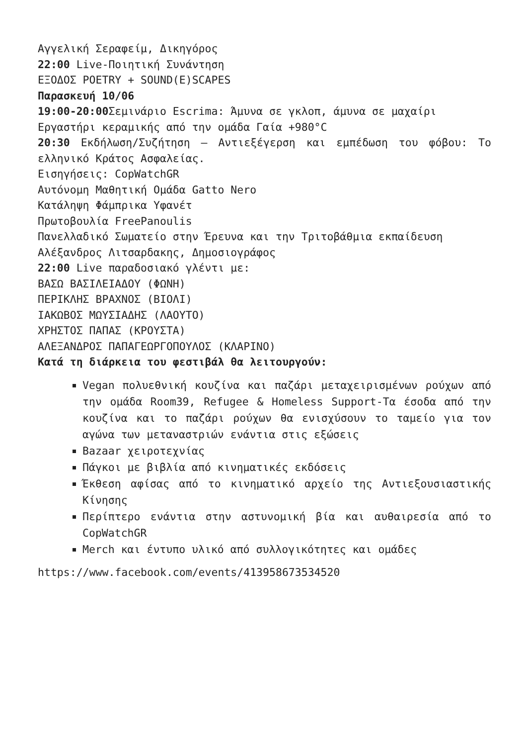Αγγελική Σεραφείμ, Δικηγόρος
22:00 Live-Ποιητική Συνάντηση
ΕΞΟΔΟΣ POETRY + SOUND(E)SCAPES
Παρασκευή 10/06
19:00-20:00 Σεμινάριο Escrima: Άμυνα σε γκλοπ, άμυνα σε μαχαίρι
Εργαστήρι κεραμικής από την ομάδα Γαία +980°C
20:30 Εκδήλωση/Συζήτηση – Αντιεξέγερση και εμπέδωση του φόβου: Το ελληνικό Κράτος Ασφαλείας.
Εισηγήσεις: CopWatchGR
Αυτόνομη Μαθητική Ομάδα Gatto Nero
Κατάληψη Φάμπρικα Υφανέτ
Πρωτοβουλία FreePanoulis
Πανελλαδικό Σωματείο στην Έρευνα και την Τριτοβάθμια εκπαίδευση
Αλέξανδρος Λιτσαρδακης, Δημοσιογράφος
22:00 Live παραδοσιακό γλέντι με:
ΒΑΣΩ ΒΑΣΙΛΕΙΑΔΟΥ (ΦΩΝΗ)
ΠΕΡΙΚΛΗΣ ΒΡΑΧΝΟΣ (ΒΙΟΛΙ)
ΙΑΚΩΒΟΣ ΜΩΥΣΙΑΔΗΣ (ΛΑΟΥΤΟ)
ΧΡΗΣΤΟΣ ΠΑΠΑΣ (ΚΡΟΥΣΤΑ)
ΑΛΕΞΑΝΔΡΟΣ ΠΑΠΑΓΕΩΡΓΟΠΟΥΛΟΣ (ΚΛΑΡΙΝΟ)
Κατά τη διάρκεια του φεστιβάλ θα λειτουργούν:
Vegan πολυεθνική κουζίνα και παζάρι μεταχειρισμένων ρούχων από την ομάδα Room39, Refugee & Homeless Support-Τα έσοδα από την κουζίνα και το παζάρι ρούχων θα ενισχύσουν το ταμείο για τον αγώνα των μεταναστριών ενάντια στις εξώσεις
Bazaar χειροτεχνίας
Πάγκοι με βιβλία από κινηματικές εκδόσεις
Έκθεση αφίσας από το κινηματικό αρχείο της Αντιεξουσιαστικής Κίνησης
Περίπτερο ενάντια στην αστυνομική βία και αυθαιρεσία από το CopWatchGR
Merch και έντυπο υλικό από συλλογικότητες και ομάδες
https://www.facebook.com/events/413958673534520